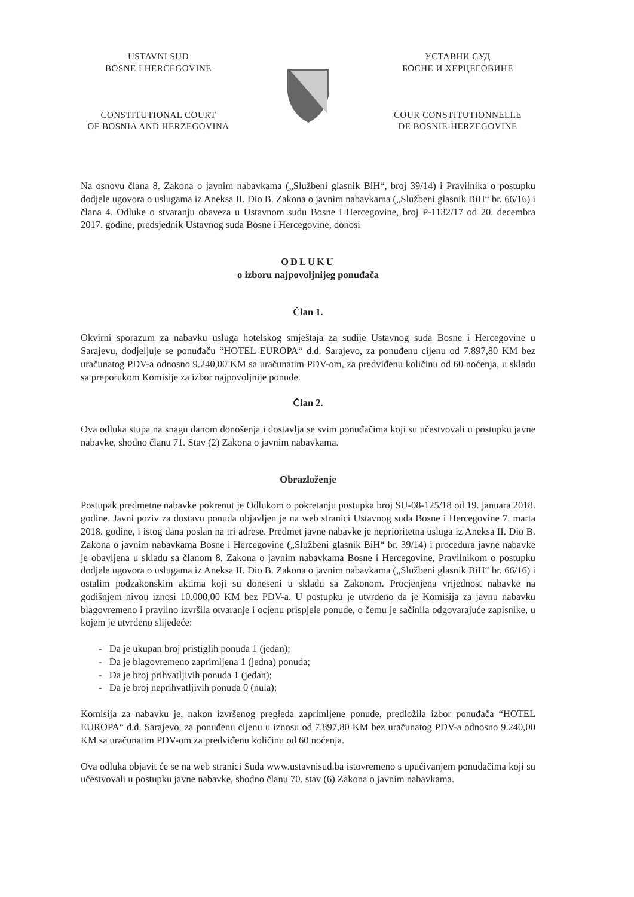USTAVNI SUD
BOSNE I HERCEGOVINE
CONSTITUTIONAL COURT
OF BOSNIA AND HERZEGOVINA
УСТАВНИ СУД
БОСНЕ И ХЕРЦЕГОВИНЕ
COUR CONSTITUTIONNELLE
DE BOSNIE-HERZEGOVINE
Na osnovu člana 8. Zakona o javnim nabavkama („Službeni glasnik BiH“, broj 39/14) i Pravilnika o postupku dodjele ugovora o uslugama iz Aneksa II. Dio B. Zakona o javnim nabavkama („Službeni glasnik BiH“ br. 66/16) i člana 4. Odluke o stvaranju obaveza u Ustavnom sudu Bosne i Hercegovine, broj P-1132/17 od 20. decembra 2017. godine, predsjednik Ustavnog suda Bosne i Hercegovine, donosi
ODLUKU
o izboru najpovoljnijeg ponuđača
Član 1.
Okvirni sporazum za nabavku usluga hotelskog smještaja za sudije Ustavnog suda Bosne i Hercegovine u Sarajevu, dodjeljuje se ponuđaču “HOTEL EUROPA“ d.d. Sarajevo, za ponuđenu cijenu od 7.897,80 KM bez uračunatog PDV-a odnosno 9.240,00 KM sa uračunatim PDV-om, za predviđenu količinu od 60 noćenja, u skladu sa preporukom Komisije za izbor najpovoljnije ponude.
Član 2.
Ova odluka stupa na snagu danom donošenja i dostavlja se svim ponuđačima koji su učestvovali u postupku javne nabavke, shodno članu 71. Stav (2) Zakona o javnim nabavkama.
Obrazloženje
Postupak predmetne nabavke pokrenut je Odlukom o pokretanju postupka broj SU-08-125/18 od 19. januara 2018. godine. Javni poziv za dostavu ponuda objavljen je na web stranici Ustavnog suda Bosne i Hercegovine 7. marta 2018. godine, i istog dana poslan na tri adrese. Predmet javne nabavke je neprioritetna usluga iz Aneksa II. Dio B. Zakona o javnim nabavkama Bosne i Hercegovine („Službeni glasnik BiH“ br. 39/14) i procedura javne nabavke je obavljena u skladu sa članom 8. Zakona o javnim nabavkama Bosne i Hercegovine, Pravilnikom o postupku dodjele ugovora o uslugama iz Aneksa II. Dio B. Zakona o javnim nabavkama („Službeni glasnik BiH“ br. 66/16) i ostalim podzakonskim aktima koji su doneseni u skladu sa Zakonom. Procjenjena vrijednost nabavke na godišnjem nivou iznosi 10.000,00 KM bez PDV-a. U postupku je utvrđeno da je Komisija za javnu nabavku blagovremeno i pravilno izvršila otvaranje i ocjenu prispjele ponude, o čemu je sačinila odgovarajuće zapisnike, u kojem je utvrđeno slijedeće:
- Da je ukupan broj pristiglih ponuda 1 (jedan);
- Da je blagovremeno zaprimljena 1 (jedna) ponuda;
- Da je broj prihvatljivih ponuda 1 (jedan);
- Da je broj neprihvatljivih ponuda 0 (nula);
Komisija za nabavku je, nakon izvršenog pregleda zaprimljene ponude, predložila izbor ponuđača “HOTEL EUROPA“ d.d. Sarajevo, za ponuđenu cijenu u iznosu od 7.897,80 KM bez uračunatog PDV-a odnosno 9.240,00 KM sa uračunatim PDV-om za predviđenu količinu od 60 noćenja.
Ova odluka objavit će se na web stranici Suda www.ustavnisud.ba istovremeno s upućivanjem ponuđačima koji su učestvovali u postupku javne nabavke, shodno članu 70. stav (6) Zakona o javnim nabavkama.